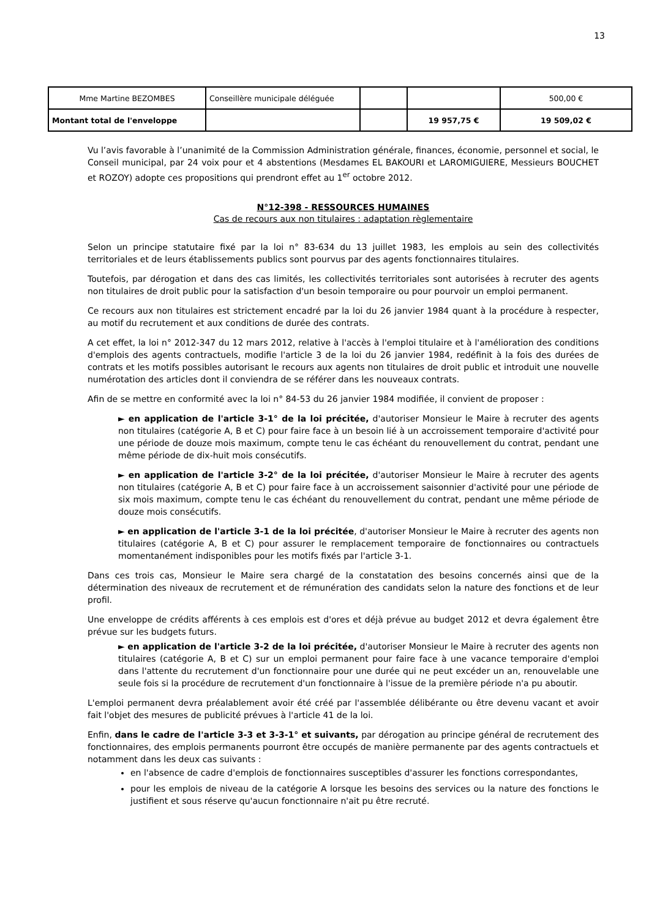13
| Mme Martine BEZOMBES | Conseillère municipale déléguée | | | 500,00 € |
| Montant total de l'enveloppe | | | 19 957,75 € | 19 509,02 € |
Vu l’avis favorable à l’unanimité de la Commission Administration générale, finances, économie, personnel et social, le Conseil municipal, par 24 voix pour et 4 abstentions (Mesdames EL BAKOURI et LAROMIGUIERE, Messieurs BOUCHET et ROZOY) adopte ces propositions qui prendront effet au 1<sup>er</sup> octobre 2012.
N°12-398 - RESSOURCES HUMAINES
Cas de recours aux non titulaires : adaptation règlementaire
Selon un principe statutaire fixé par la loi n° 83-634 du 13 juillet 1983, les emplois au sein des collectivités territoriales et de leurs établissements publics sont pourvus par des agents fonctionnaires titulaires.
Toutefois, par dérogation et dans des cas limités, les collectivités territoriales sont autorisées à recruter des agents non titulaires de droit public pour la satisfaction d'un besoin temporaire ou pour pourvoir un emploi permanent.
Ce recours aux non titulaires est strictement encadré par la loi du 26 janvier 1984 quant à la procédure à respecter, au motif du recrutement et aux conditions de durée des contrats.
A cet effet, la loi n° 2012-347 du 12 mars 2012, relative à l'accès à l'emploi titulaire et à l'amélioration des conditions d'emplois des agents contractuels, modifie l'article 3 de la loi du 26 janvier 1984, redéfinit à la fois des durées de contrats et les motifs possibles autorisant le recours aux agents non titulaires de droit public et introduit une nouvelle numérotation des articles dont il conviendra de se référer dans les nouveaux contrats.
Afin de se mettre en conformité avec la loi n° 84-53 du 26 janvier 1984 modifiée, il convient de proposer :
► en application de l'article 3-1° de la loi précitée, d'autoriser Monsieur le Maire à recruter des agents non titulaires (catégorie A, B et C) pour faire face à un besoin lié à un accroissement temporaire d'activité pour une période de douze mois maximum, compte tenu le cas échéant du renouvellement du contrat, pendant une même période de dix-huit mois consécutifs.
► en application de l'article 3-2° de la loi précitée, d'autoriser Monsieur le Maire à recruter des agents non titulaires (catégorie A, B et C) pour faire face à un accroissement saisonnier d'activité pour une période de six mois maximum, compte tenu le cas échéant du renouvellement du contrat, pendant une même période de douze mois consécutifs.
► en application de l'article 3-1 de la loi précitée, d'autoriser Monsieur le Maire à recruter des agents non titulaires (catégorie A, B et C) pour assurer le remplacement temporaire de fonctionnaires ou contractuels momentanément indisponibles pour les motifs fixés par l'article 3-1.
Dans ces trois cas, Monsieur le Maire sera chargé de la constatation des besoins concernés ainsi que de la détermination des niveaux de recrutement et de rémunération des candidats selon la nature des fonctions et de leur profil.
Une enveloppe de crédits afférents à ces emplois est d'ores et déjà prévue au budget 2012 et devra également être prévue sur les budgets futurs.
► en application de l'article 3-2 de la loi précitée, d'autoriser Monsieur le Maire à recruter des agents non titulaires (catégorie A, B et C) sur un emploi permanent pour faire face à une vacance temporaire d'emploi dans l'attente du recrutement d'un fonctionnaire pour une durée qui ne peut excéder un an, renouvelable une seule fois si la procédure de recrutement d'un fonctionnaire à l'issue de la première période n'a pu aboutir.
L'emploi permanent devra préalablement avoir été créé par l'assemblée délibérante ou être devenu vacant et avoir fait l'objet des mesures de publicité prévues à l'article 41 de la loi.
Enfin, dans le cadre de l'article 3-3 et 3-3-1° et suivants, par dérogation au principe général de recrutement des fonctionnaires, des emplois permanents pourront être occupés de manière permanente par des agents contractuels et notamment dans les deux cas suivants :
en l'absence de cadre d'emplois de fonctionnaires susceptibles d'assurer les fonctions correspondantes,
pour les emplois de niveau de la catégorie A lorsque les besoins des services ou la nature des fonctions le justifient et sous réserve qu'aucun fonctionnaire n'ait pu être recruté.